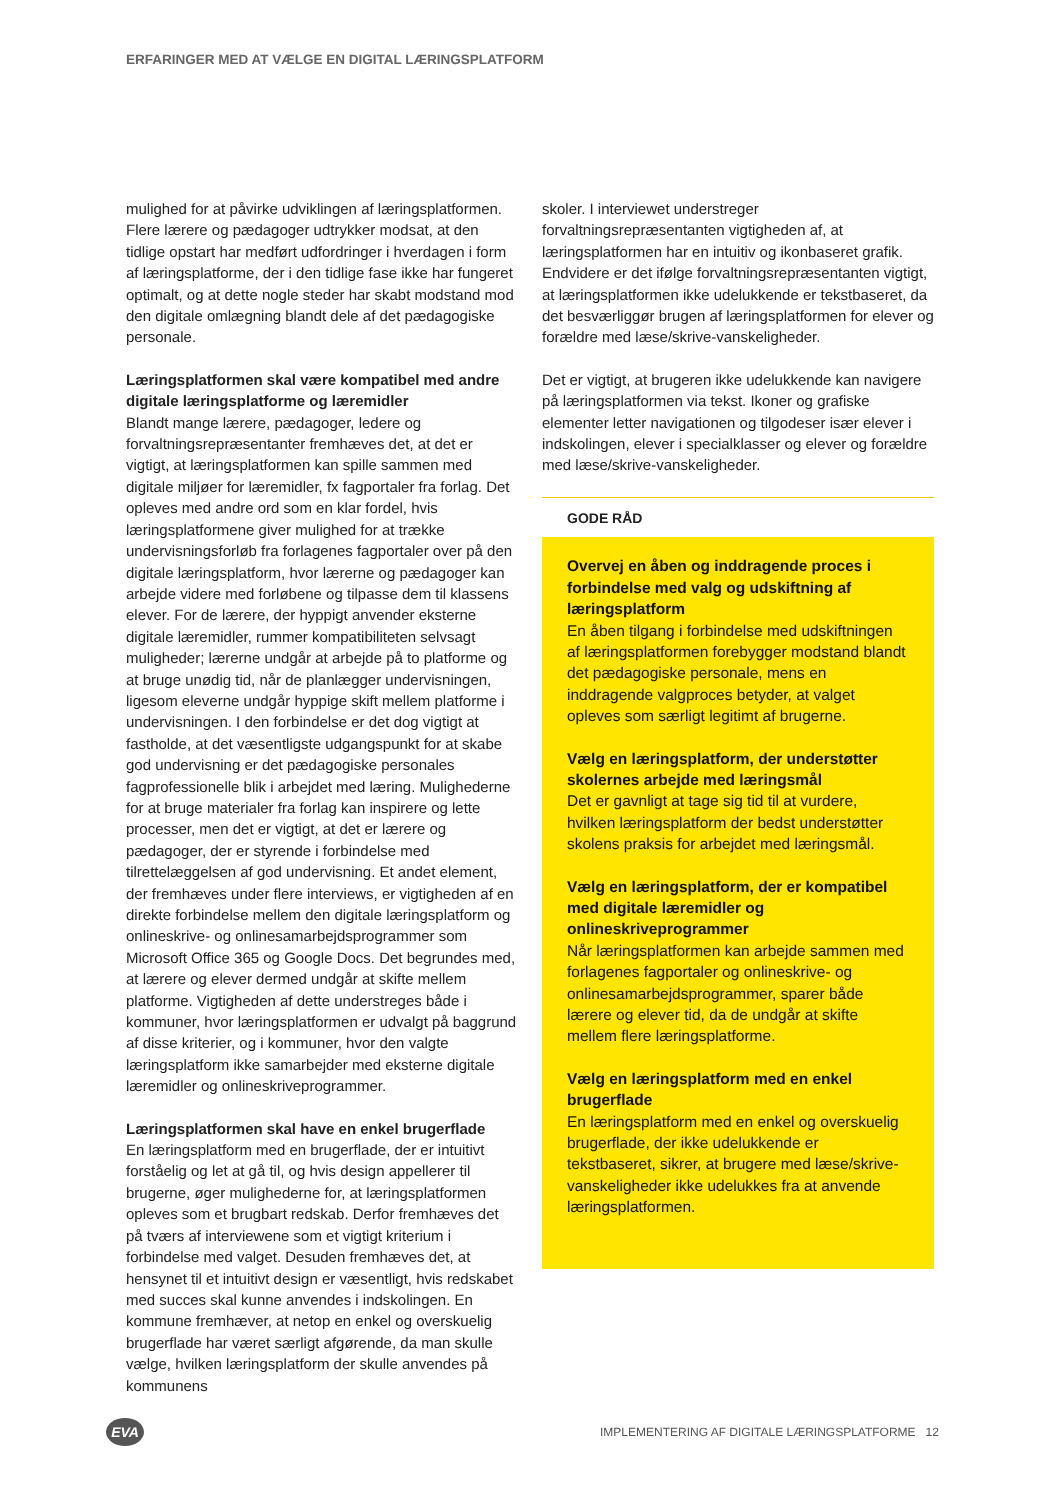ERFARINGER MED AT VÆLGE EN DIGITAL LÆRINGSPLATFORM
mulighed for at påvirke udviklingen af læringsplatformen. Flere lærere og pædagoger udtrykker modsat, at den tidlige opstart har medført udfordringer i hverdagen i form af læringsplatforme, der i den tidlige fase ikke har fungeret optimalt, og at dette nogle steder har skabt modstand mod den digitale omlægning blandt dele af det pædagogiske personale.
Læringsplatformen skal være kompatibel med andre digitale læringsplatforme og læremidler
Blandt mange lærere, pædagoger, ledere og forvaltningsrepræsentanter fremhæves det, at det er vigtigt, at læringsplatformen kan spille sammen med digitale miljøer for læremidler, fx fagportaler fra forlag. Det opleves med andre ord som en klar fordel, hvis læringsplatformene giver mulighed for at trække undervisningsforløb fra forlagenes fagportaler over på den digitale læringsplatform, hvor lærerne og pædagoger kan arbejde videre med forløbene og tilpasse dem til klassens elever. For de lærere, der hyppigt anvender eksterne digitale læremidler, rummer kompatibiliteten selvsagt muligheder; lærerne undgår at arbejde på to platforme og at bruge unødig tid, når de planlægger undervisningen, ligesom eleverne undgår hyppige skift mellem platforme i undervisningen. I den forbindelse er det dog vigtigt at fastholde, at det væsentligste udgangspunkt for at skabe god undervisning er det pædagogiske personales fagprofessionelle blik i arbejdet med læring. Mulighederne for at bruge materialer fra forlag kan inspirere og lette processer, men det er vigtigt, at det er lærere og pædagoger, der er styrende i forbindelse med tilrettelæggelsen af god undervisning. Et andet element, der fremhæves under flere interviews, er vigtigheden af en direkte forbindelse mellem den digitale læringsplatform og onlineskrive- og onlinesamarbejdsprogrammer som Microsoft Office 365 og Google Docs. Det begrundes med, at lærere og elever dermed undgår at skifte mellem platforme. Vigtigheden af dette understreges både i kommuner, hvor læringsplatformen er udvalgt på baggrund af disse kriterier, og i kommuner, hvor den valgte læringsplatform ikke samarbejder med eksterne digitale læremidler og onlineskriveprogrammer.
Læringsplatformen skal have en enkel brugerflade
En læringsplatform med en brugerflade, der er intuitivt forståelig og let at gå til, og hvis design appellerer til brugerne, øger mulighederne for, at læringsplatformen opleves som et brugbart redskab. Derfor fremhæves det på tværs af interviewene som et vigtigt kriterium i forbindelse med valget. Desuden fremhæves det, at hensynet til et intuitivt design er væsentligt, hvis redskabet med succes skal kunne anvendes i indskolingen. En kommune fremhæver, at netop en enkel og overskuelig brugerflade har været særligt afgørende, da man skulle vælge, hvilken læringsplatform der skulle anvendes på kommunens
skoler. I interviewet understreger forvaltningsrepræsentanten vigtigheden af, at læringsplatformen har en intuitiv og ikonbaseret grafik. Endvidere er det ifølge forvaltningsrepræsentanten vigtigt, at læringsplatformen ikke udelukkende er tekstbaseret, da det besværliggør brugen af læringsplatformen for elever og forældre med læse/skrive-vanskeligheder.
Det er vigtigt, at brugeren ikke udelukkende kan navigere på læringsplatformen via tekst. Ikoner og grafiske elementer letter navigationen og tilgodeser især elever i indskolingen, elever i specialklasser og elever og forældre med læse/skrive-vanskeligheder.
GODE RÅD
Overvej en åben og inddragende proces i forbindelse med valg og udskiftning af læringsplatform
En åben tilgang i forbindelse med udskiftningen af læringsplatformen forebygger modstand blandt det pædagogiske personale, mens en inddragende valgproces betyder, at valget opleves som særligt legitimt af brugerne.
Vælg en læringsplatform, der understøtter skolernes arbejde med læringsmål
Det er gavnligt at tage sig tid til at vurdere, hvilken læringsplatform der bedst understøtter skolens praksis for arbejdet med læringsmål.
Vælg en læringsplatform, der er kompatibel med digitale læremidler og onlineskriveprogrammer
Når læringsplatformen kan arbejde sammen med forlagenes fagportaler og onlineskrive- og onlinesamarbejdsprogrammer, sparer både lærere og elever tid, da de undgår at skifte mellem flere læringsplatforme.
Vælg en læringsplatform med en enkel brugerflade
En læringsplatform med en enkel og overskuelig brugerflade, der ikke udelukkende er tekstbaseret, sikrer, at brugere med læse/skrive-vanskeligheder ikke udelukkes fra at anvende læringsplatformen.
EVA
IMPLEMENTERING AF DIGITALE LÆRINGSPLATFORME 12